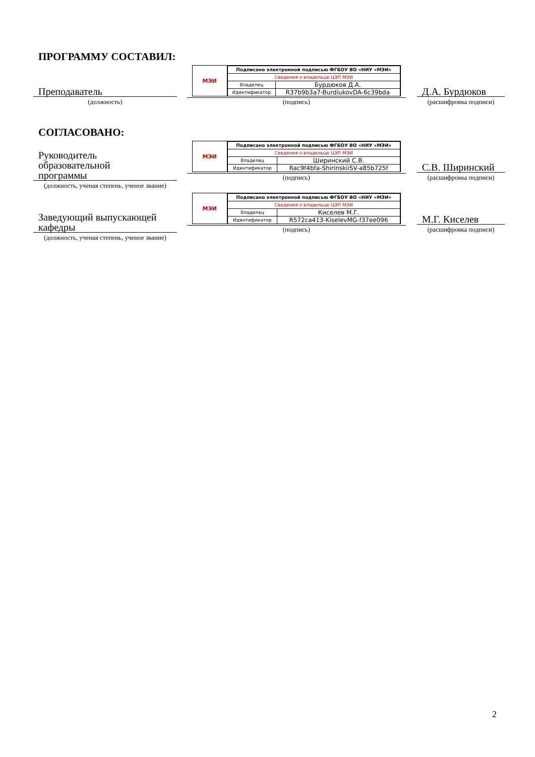ПРОГРАММУ СОСТАВИЛ:
Преподаватель
(должность)
МЭИ
| Подписано электронной подписью ФГБОУ ВО «НИУ «МЭИ» | |
| Сведения о владельце ЦЭП МЭИ | |
| Владелец | Бурдюков Д.А. |
| Идентификатор | R37b9b3a7-BurdiukovDA-6c39bda |
(подпись)
Д.А. Бурдюков
(расшифровка подписи)
СОГЛАСОВАНО:
Руководитель
образовательной
программы
(должность, ученая степень, ученое звание)
МЭИ
| Подписано электронной подписью ФГБОУ ВО «НИУ «МЭИ» | |
| Сведения о владельце ЦЭП МЭИ | |
| Владелец | Ширинский С.В. |
| Идентификатор | Rac9f4bfa-ShirinskiiSV-a85b725f |
(подпись)
С.В. Ширинский
(расшифровка подписи)
Заведующий выпускающей
кафедры
(должность, ученая степень, ученое звание)
МЭИ
| Подписано электронной подписью ФГБОУ ВО «НИУ «МЭИ» | |
| Сведения о владельце ЦЭП МЭИ | |
| Владелец | Киселев М.Г. |
| Идентификатор | R572ca413-KiselevMG-f37ee096 |
(подпись)
М.Г. Киселев
(расшифровка подписи)
2